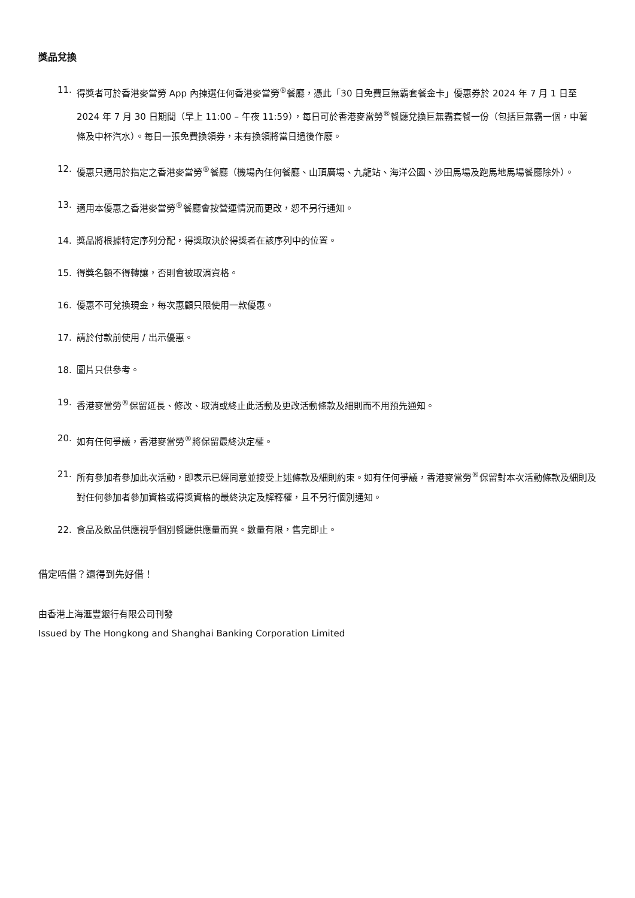獎品兌換
11. 得獎者可於香港麥當勞 App 內揀選任何香港麥當勞<sup>®</sup>餐廳，憑此「30 日免費巨無霸套餐金卡」優惠券於 2024 年 7 月 1 日至 2024 年 7 月 30 日期間（早上 11:00 – 午夜 11:59），每日可於香港麥當勞<sup>®</sup>餐廳兌換巨無霸套餐一份（包括巨無霸一個，中薯條及中杯汽水）。每日一張免費換領券，未有換領將當日過後作廢。
12. 優惠只適用於指定之香港麥當勞<sup>®</sup>餐廳（機場內任何餐廳、山頂廣場、九龍站、海洋公園、沙田馬場及跑馬地馬場餐廳除外）。
13. 適用本優惠之香港麥當勞<sup>®</sup>餐廳會按營運情況而更改，恕不另行通知。
14. 獎品將根據特定序列分配，得獎取決於得獎者在該序列中的位置。
15. 得獎名額不得轉讓，否則會被取消資格。
16. 優惠不可兌換現金，每次惠顧只限使用一款優惠。
17. 請於付款前使用 / 出示優惠。
18. 圖片只供參考。
19. 香港麥當勞<sup>®</sup>保留延長、修改、取消或終止此活動及更改活動條款及細則而不用預先通知。
20. 如有任何爭議，香港麥當勞<sup>®</sup>將保留最終決定權。
21. 所有參加者參加此次活動，即表示已經同意並接受上述條款及細則約束。如有任何爭議，香港麥當勞<sup>®</sup>保留對本次活動條款及細則及對任何參加者參加資格或得獎資格的最終決定及解釋權，且不另行個別通知。
22. 食品及飲品供應視乎個別餐廳供應量而異。數量有限，售完即止。
借定唔借？還得到先好借！
由香港上海滙豐銀行有限公司刊發
Issued by The Hongkong and Shanghai Banking Corporation Limited